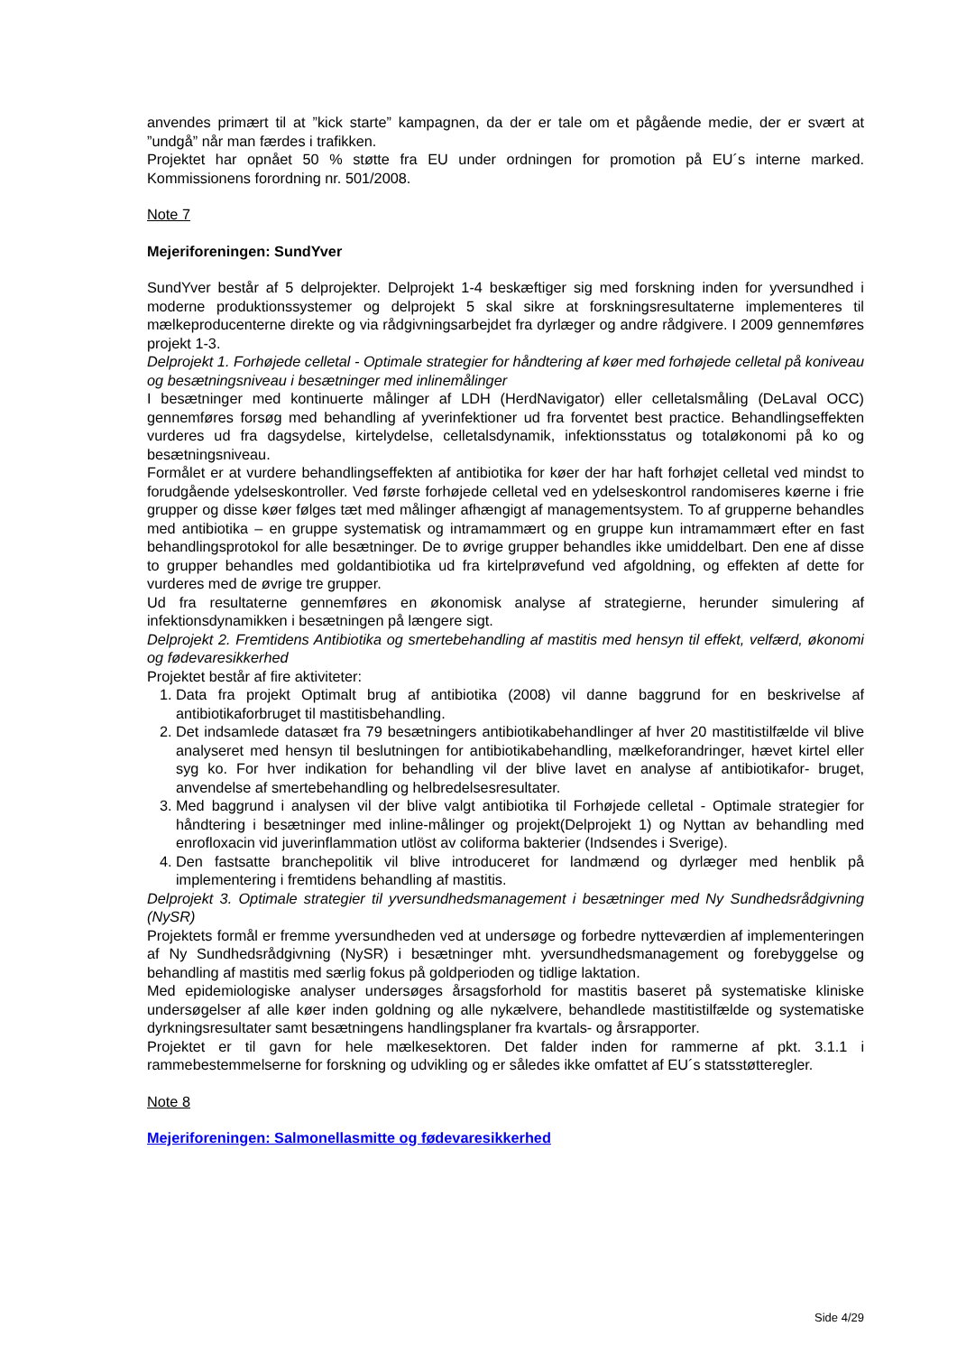anvendes primært til at ”kick starte” kampagnen, da der er tale om et pågående medie, der er svært at ”undgå” når man færdes i trafikken.
Projektet har opnået 50 % støtte fra EU under ordningen for promotion på EU´s interne marked. Kommissionens forordning nr. 501/2008.
Note 7
Mejeriforeningen: SundYver
SundYver består af 5 delprojekter. Delprojekt 1-4 beskæftiger sig med forskning inden for yversundhed i moderne produktionssystemer og delprojekt 5 skal sikre at forskningsresultaterne implementeres til mælkeproducenterne direkte og via rådgivningsarbejdet fra dyrlæger og andre rådgivere. I 2009 gennemføres projekt 1-3.
Delprojekt 1. Forhøjede celletal - Optimale strategier for håndtering af køer med forhøjede celletal på koniveau og besætningsniveau i besætninger med inlinemålinger
I besætninger med kontinuerte målinger af LDH (HerdNavigator) eller celletalsmåling (DeLaval OCC) gennemføres forsøg med behandling af yverinfektioner ud fra forventet best practice. Behandlingseffekten vurderes ud fra dagsydelse, kirtelydelse, celletalsdynamik, infektionsstatus og totaløkonomi på ko og besætningsniveau.
Formålet er at vurdere behandlingseffekten af antibiotika for køer der har haft forhøjet celletal ved mindst to forudgående ydelseskontroller. Ved første forhøjede celletal ved en ydelseskontrol randomiseres køerne i frie grupper og disse køer følges tæt med målinger afhængigt af managementsystem. To af grupperne behandles med antibiotika – en gruppe systematisk og intramammært og en gruppe kun intramammært efter en fast behandlingsprotokol for alle besætninger. De to øvrige grupper behandles ikke umiddelbart. Den ene af disse to grupper behandles med goldantibiotika ud fra kirtelprøvefund ved afgoldning, og effekten af dette for vurderes med de øvrige tre grupper.
Ud fra resultaterne gennemføres en økonomisk analyse af strategierne, herunder simulering af infektionsdynamikken i besætningen på længere sigt.
Delprojekt 2. Fremtidens Antibiotika og smertebehandling af mastitis med hensyn til effekt, velfærd, økonomi og fødevaresikkerhed
Projektet består af fire aktiviteter:
1. Data fra projekt Optimalt brug af antibiotika (2008) vil danne baggrund for en beskrivelse af antibiotikaforbruget til mastitisbehandling.
2. Det indsamlede datasæt fra 79 besætningers antibiotikabehandlinger af hver 20 mastitistilfælde vil blive analyseret med hensyn til beslutningen for antibiotikabehandling, mælkeforandringer, hævet kirtel eller syg ko. For hver indikation for behandling vil der blive lavet en analyse af antibiotikafor- bruget, anvendelse af smertebehandling og helbredelsesresultater.
3. Med baggrund i analysen vil der blive valgt antibiotika til Forhøjede celletal - Optimale strategier for håndtering i besætninger med inline-målinger og projekt(Delprojekt 1) og Nyttan av behandling med enrofloxacin vid juverinflammation utlöst av coliforma bakterier (Indsendes i Sverige).
4. Den fastsatte branchepolitik vil blive introduceret for landmænd og dyrlæger med henblik på implementering i fremtidens behandling af mastitis.
Delprojekt 3. Optimale strategier til yversundhedsmanagement i besætninger med Ny Sundhedsrådgivning (NySR)
Projektets formål er fremme yversundheden ved at undersøge og forbedre nytteværdien af implementeringen af Ny Sundhedsrådgivning (NySR) i besætninger mht. yversundhedsmanagement og forebyggelse og behandling af mastitis med særlig fokus på goldperioden og tidlige laktation.
Med epidemiologiske analyser undersøges årsagsforhold for mastitis baseret på systematiske kliniske undersøgelser af alle køer inden goldning og alle nykælvere, behandlede mastitistilfælde og systematiske dyrkningsresultater samt besætningens handlingsplaner fra kvartals- og årsrapporter.
Projektet er til gavn for hele mælkesektoren. Det falder inden for rammerne af pkt. 3.1.1 i rammebestemmelserne for forskning og udvikling og er således ikke omfattet af EU´s statsstøtteregler.
Note 8
Mejeriforeningen: Salmonellasmitte og fødevaresikkerhed
Side 4/29